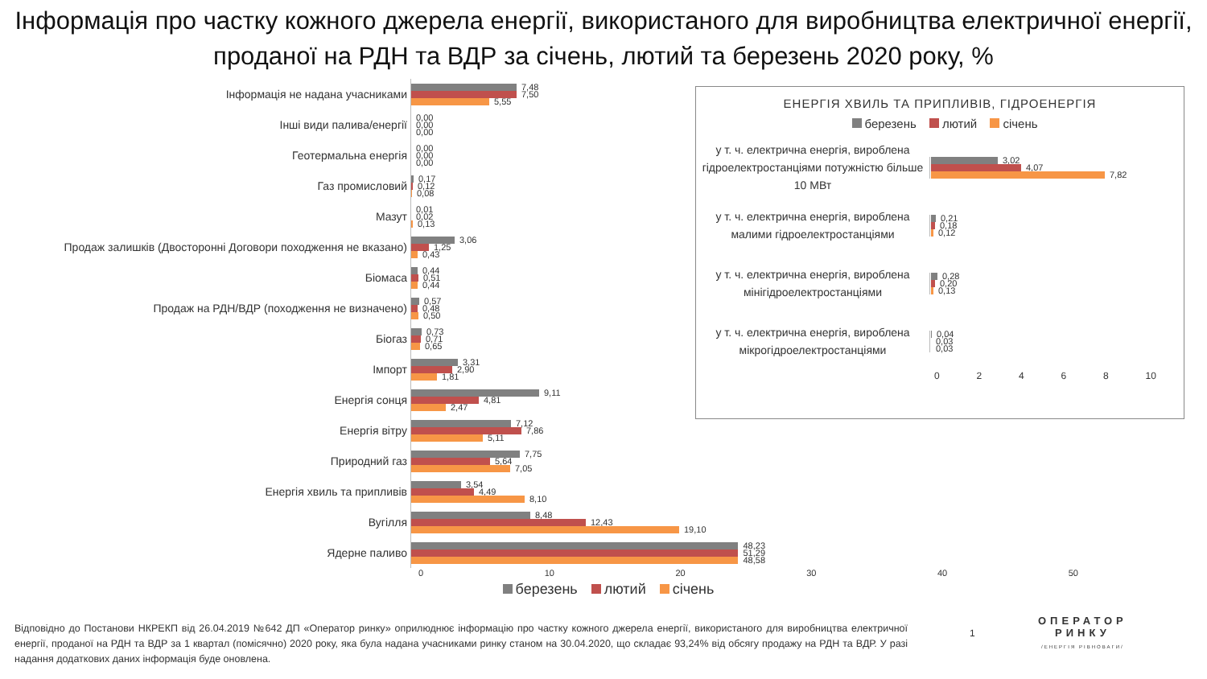Інформація про частку кожного джерела енергії, використаного для виробництва електричної енергії, проданої на РДН та ВДР за січень, лютий та березень 2020 року, %
Інформація не надана учасниками
Інші види палива/енергії
Геотермальна енергія
Газ промисловий
Мазут
Продаж залишків (Двосторонні Договори походження не вказано)
Біомаса
Продаж на РДН/ВДР (походження не визначено)
Біогаз
Імпорт
Енергія сонця
Енергія вітру
Природний газ
Енергія хвиль та припливів
Вугілля
Ядерне паливо
7,48
7,50
5,55
0,00
0,00
0,00
0,00
0,00
0,00
0,17
0,12
0,08
0,01
0,02
0,13
3,06
1,25
0,43
0,44
0,51
0,44
0,57
0,48
0,50
0,73
0,71
0,65
3,31
2,90
1,81
9,11
4,81
2,47
7,12
7,86
5,11
7,75
5,64
7,05
3,54
4,49
8,10
8,48
12,43
19,10
48,23
51,29
48,58
0 10 20 30 40 50
березень лютий січень
ЕНЕРГІЯ ХВИЛЬ ТА ПРИПЛИВІВ, ГІДРОЕНЕРГІЯ
березень лютий січень
у т. ч. електрична енергія, вироблена гідроелектростанціями потужністю більше 10 МВт
3,02
4,07
7,82
у т. ч. електрична енергія, вироблена малими гідроелектростанціями
0,21
0,18
0,12
у т. ч. електрична енергія, вироблена мінігідроелектростанціями
0,28
0,20
0,13
у т. ч. електрична енергія, вироблена мікрогідроелектростанціями
0,04
0,03
0,03
02468 10
Відповідно до Постанови НКРЕКП від 26.04.2019 №642 ДП «Оператор ринку» оприлюднює інформацію про частку кожного джерела енергії, використаного для виробництва електричної енергії, проданої на РДН та ВДР за 1 квартал (помісячно) 2020 року, яка була надана учасниками ринку станом на 30.04.2020, що складає 93,24% від обсягу продажу на РДН та ВДР. У разі надання додаткових даних інформація буде оновлена.
1
ОПЕРАТОР
РИНКУ
/ЕНЕРГІЯ РІВНОВАГИ/